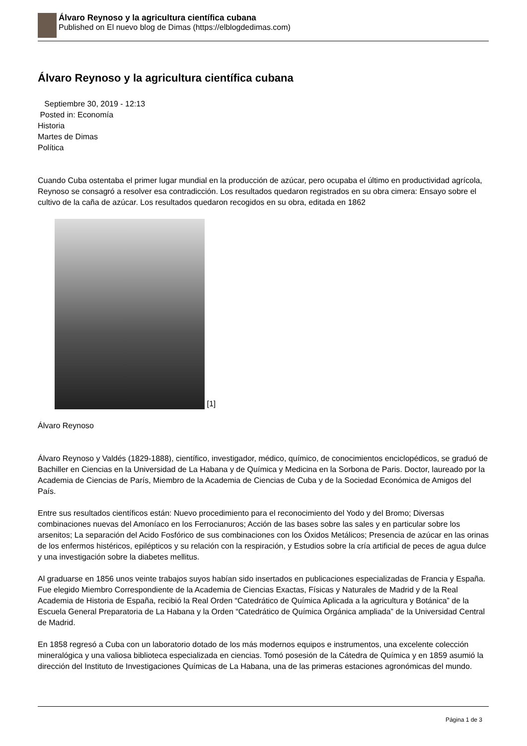Álvaro Reynoso y la agricultura científica cubana
Published on El nuevo blog de Dimas (https://elblogdedimas.com)
Álvaro Reynoso y la agricultura científica cubana
Septiembre 30, 2019 - 12:13
Posted in: Economía
Historia
Martes de Dimas
Política
Cuando Cuba ostentaba el primer lugar mundial en la producción de azúcar, pero ocupaba el último en productividad agrícola, Reynoso se consagró a resolver esa contradicción. Los resultados quedaron registrados en su obra cimera: Ensayo sobre el cultivo de la caña de azúcar. Los resultados quedaron recogidos en su obra, editada en 1862
[1]
Álvaro Reynoso
Álvaro Reynoso y Valdés (1829-1888), científico, investigador, médico, químico, de conocimientos enciclopédicos, se graduó de Bachiller en Ciencias en la Universidad de La Habana y de Química y Medicina en la Sorbona de Paris. Doctor, laureado por la Academia de Ciencias de París, Miembro de la Academia de Ciencias de Cuba y de la Sociedad Económica de Amigos del País.
Entre sus resultados científicos están: Nuevo procedimiento para el reconocimiento del Yodo y del Bromo; Diversas combinaciones nuevas del Amoníaco en los Ferrocianuros; Acción de las bases sobre las sales y en particular sobre los arsenitos; La separación del Acido Fosfórico de sus combinaciones con los Óxidos Metálicos; Presencia de azúcar en las orinas de los enfermos histéricos, epilépticos y su relación con la respiración, y Estudios sobre la cría artificial de peces de agua dulce y una investigación sobre la diabetes mellitus.
Al graduarse en 1856 unos veinte trabajos suyos habían sido insertados en publicaciones especializadas de Francia y España. Fue elegido Miembro Correspondiente de la Academia de Ciencias Exactas, Físicas y Naturales de Madrid y de la Real Academia de Historia de España, recibió la Real Orden “Catedrático de Química Aplicada a la agricultura y Botánica” de la Escuela General Preparatoria de La Habana y la Orden “Catedrático de Química Orgánica ampliada” de la Universidad Central de Madrid.
En 1858 regresó a Cuba con un laboratorio dotado de los más modernos equipos e instrumentos, una excelente colección mineralógica y una valiosa biblioteca especializada en ciencias. Tomó posesión de la Cátedra de Química y en 1859 asumió la dirección del Instituto de Investigaciones Químicas de La Habana, una de las primeras estaciones agronómicas del mundo.
Página 1 de 3